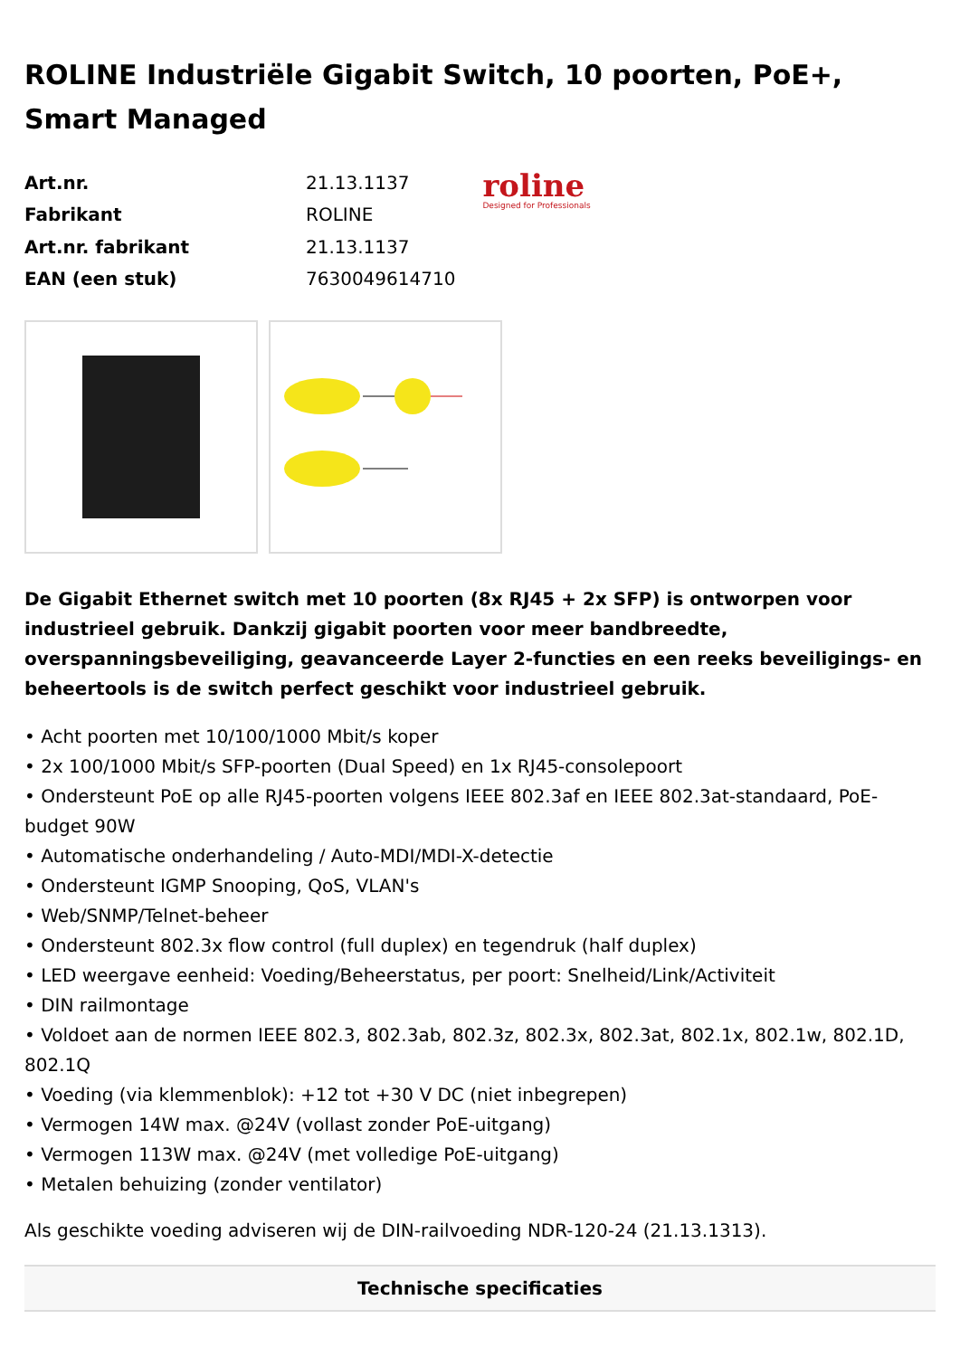ROLINE Industriële Gigabit Switch, 10 poorten, PoE+, Smart Managed
| Art.nr. | 21.13.1137 |
| Fabrikant | ROLINE |
| Art.nr. fabrikant | 21.13.1137 |
| EAN (een stuk) | 7630049614710 |
roline
Designed for Professionals
De Gigabit Ethernet switch met 10 poorten (8x RJ45 + 2x SFP) is ontworpen voor industrieel gebruik. Dankzij gigabit poorten voor meer bandbreedte, overspanningsbeveiliging, geavanceerde Layer 2-functies en een reeks beveiligings- en beheertools is de switch perfect geschikt voor industrieel gebruik.
• Acht poorten met 10/100/1000 Mbit/s koper
• 2x 100/1000 Mbit/s SFP-poorten (Dual Speed) en 1x RJ45-consolepoort
• Ondersteunt PoE op alle RJ45-poorten volgens IEEE 802.3af en IEEE 802.3at-standaard, PoE-budget 90W
• Automatische onderhandeling / Auto-MDI/MDI-X-detectie
• Ondersteunt IGMP Snooping, QoS, VLAN's
• Web/SNMP/Telnet-beheer
• Ondersteunt 802.3x flow control (full duplex) en tegendruk (half duplex)
• LED weergave eenheid: Voeding/Beheerstatus, per poort: Snelheid/Link/Activiteit
• DIN railmontage
• Voldoet aan de normen IEEE 802.3, 802.3ab, 802.3z, 802.3x, 802.3at, 802.1x, 802.1w, 802.1D, 802.1Q
• Voeding (via klemmenblok): +12 tot +30 V DC (niet inbegrepen)
• Vermogen 14W max. @24V (vollast zonder PoE-uitgang)
• Vermogen 113W max. @24V (met volledige PoE-uitgang)
• Metalen behuizing (zonder ventilator)
Als geschikte voeding adviseren wij de DIN-railvoeding NDR-120-24 (21.13.1313).
Technische specificaties